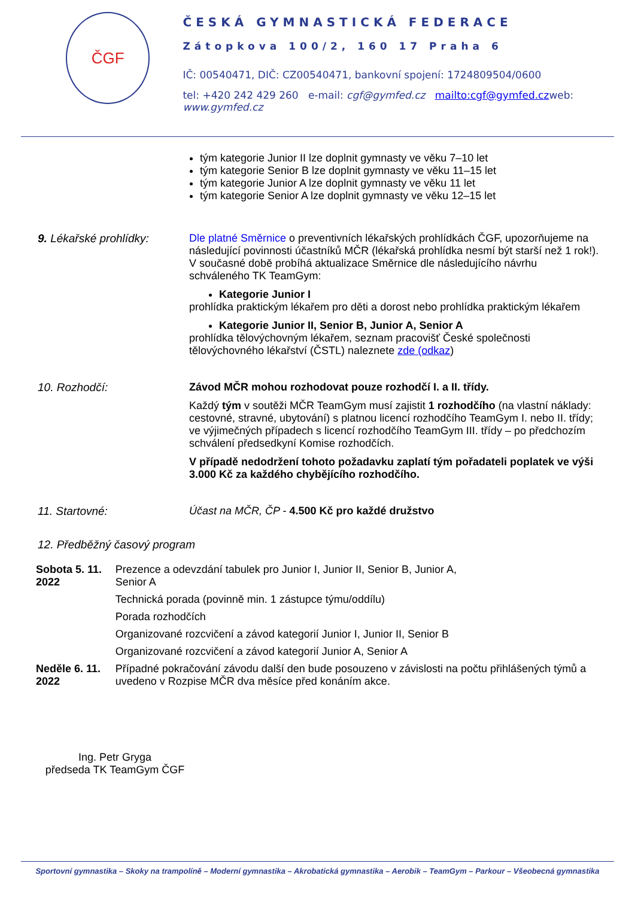ČGF
ČESKÁ GYMNASTICKÁ FEDERACE
Zátopkova 100/2, 160 17 Praha 6
IČ: 00540471, DIČ: CZ00540471, bankovní spojení: 1724809504/0600
tel: +420 242 429 260 e-mail: cgf@gymfed.cz mailto:cgf@gymfed.czweb: www.gymfed.cz
tým kategorie Junior II lze doplnit gymnasty ve věku 7–10 let
tým kategorie Senior B lze doplnit gymnasty ve věku 11–15 let
tým kategorie Junior A lze doplnit gymnasty ve věku 11 let
tým kategorie Senior A lze doplnit gymnasty ve věku 12–15 let
9. Lékařské prohlídky: Dle platné Směrnice o preventivních lékařských prohlídkách ČGF, upozorňujeme na následující povinnosti účastníků MČR (lékařská prohlídka nesmí být starší než 1 rok!). V současné době probíhá aktualizace Směrnice dle následujícího návrhu schváleného TK TeamGym:
Kategorie Junior I
prohlídka praktickým lékařem pro děti a dorost nebo prohlídka praktickým lékařem
Kategorie Junior II, Senior B, Junior A, Senior A
prohlídka tělovýchovným lékařem, seznam pracovišť České společnosti tělovýchovného lékařství (ČSTL) naleznete zde (odkaz)
10. Rozhodčí: Závod MČR mohou rozhodovat pouze rozhodčí I. a II. třídy.
Každý tým v soutěži MČR TeamGym musí zajistit 1 rozhodčího (na vlastní náklady: cestovné, stravné, ubytování) s platnou licencí rozhodčího TeamGym I. nebo II. třídy; ve výjimečných případech s licencí rozhodčího TeamGym III. třídy – po předchozím schválení předsedkyní Komise rozhodčích.
V případě nedodržení tohoto požadavku zaplatí tým pořadateli poplatek ve výši 3.000 Kč za každého chybějícího rozhodčího.
11. Startovné: Účast na MČR, ČP - 4.500 Kč pro každé družstvo
12. Předběžný časový program
| Sobota 5. 11. 2022 | Prezence a odevzdání tabulek pro Junior I, Junior II, Senior B, Junior A, Senior A |
| | Technická porada (povinně min. 1 zástupce týmu/oddílu) |
| | Porada rozhodčích |
| | Organizované rozcvičení a závod kategorií Junior I, Junior II, Senior B |
| | Organizované rozcvičení a závod kategorií Junior A, Senior A |
| Neděle 6. 11. 2022 | Případné pokračování závodu další den bude posouzeno v závislosti na počtu přihlášených týmů a uvedeno v Rozpise MČR dva měsíce před konáním akce. |
Ing. Petr Gryga
předseda TK TeamGym ČGF
Sportovní gymnastika – Skoky na trampolíně – Moderní gymnastika – Akrobatická gymnastika – Aerobik – TeamGym – Parkour – Všeobecná gymnastika